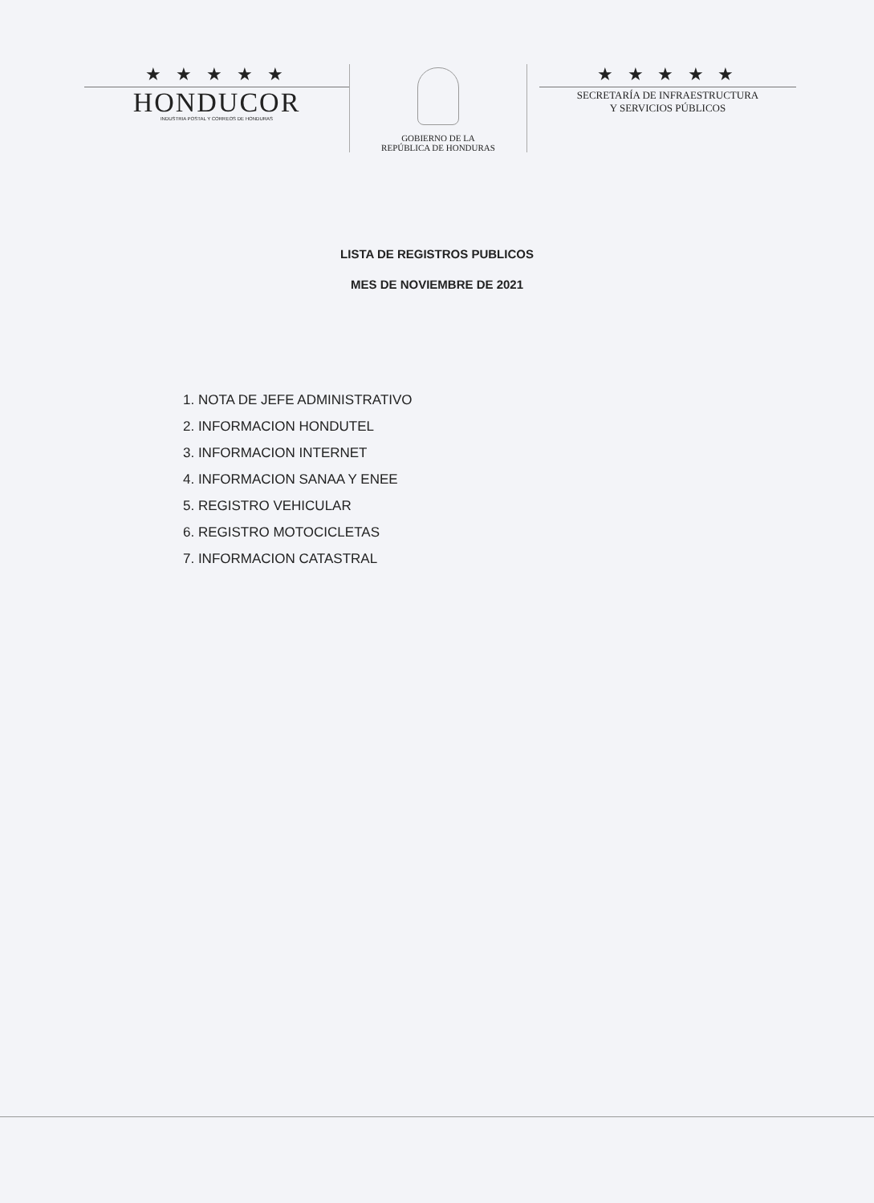★ ★ ★ ★ ★
HONDUCOR
INDUSTRIA POSTAL Y CORREOS DE HONDURAS
GOBIERNO DE LA
REPÚBLICA DE HONDURAS
★ ★ ★ ★ ★
SECRETARÍA DE INFRAESTRUCTURA
Y SERVICIOS PÚBLICOS
LISTA DE REGISTROS PUBLICOS
MES DE NOVIEMBRE DE 2021
1. NOTA DE JEFE ADMINISTRATIVO
2. INFORMACION HONDUTEL
3. INFORMACION INTERNET
4. INFORMACION SANAA Y ENEE
5. REGISTRO VEHICULAR
6. REGISTRO MOTOCICLETAS
7. INFORMACION CATASTRAL